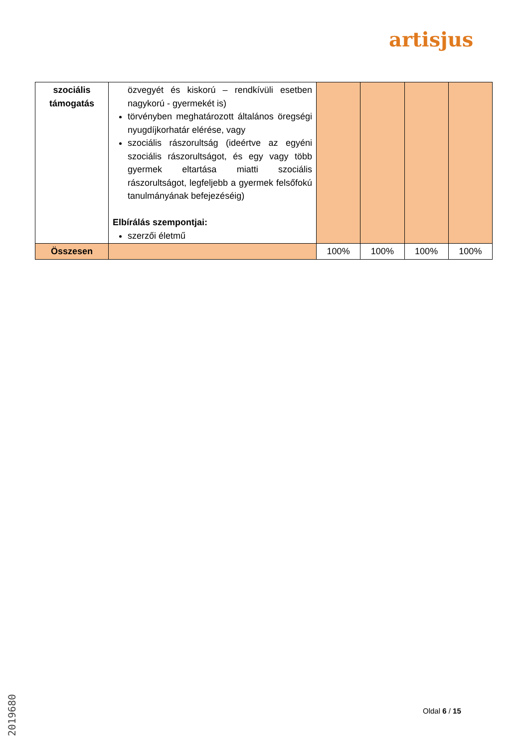artisjus
| szociális támogatás | özvegyét és kiskorú – rendkívüli esetben nagykorú - gyermekét is) törvényben meghatározott általános öregségi nyugdíjkorhatár elérése, vagy szociális rászorultság (ideértve az egyéni szociális rászorultságot, és egy vagy több gyermek eltartása miatti szociális rászorultságot, legfeljebb a gyermek felsőfokú tanulmányának befejezéséig) Elbírálás szempontjai: szerzői életmű | | | | |
| Összesen | | 100% | 100% | 100% | 100% |
Oldal 6 / 15
2019680